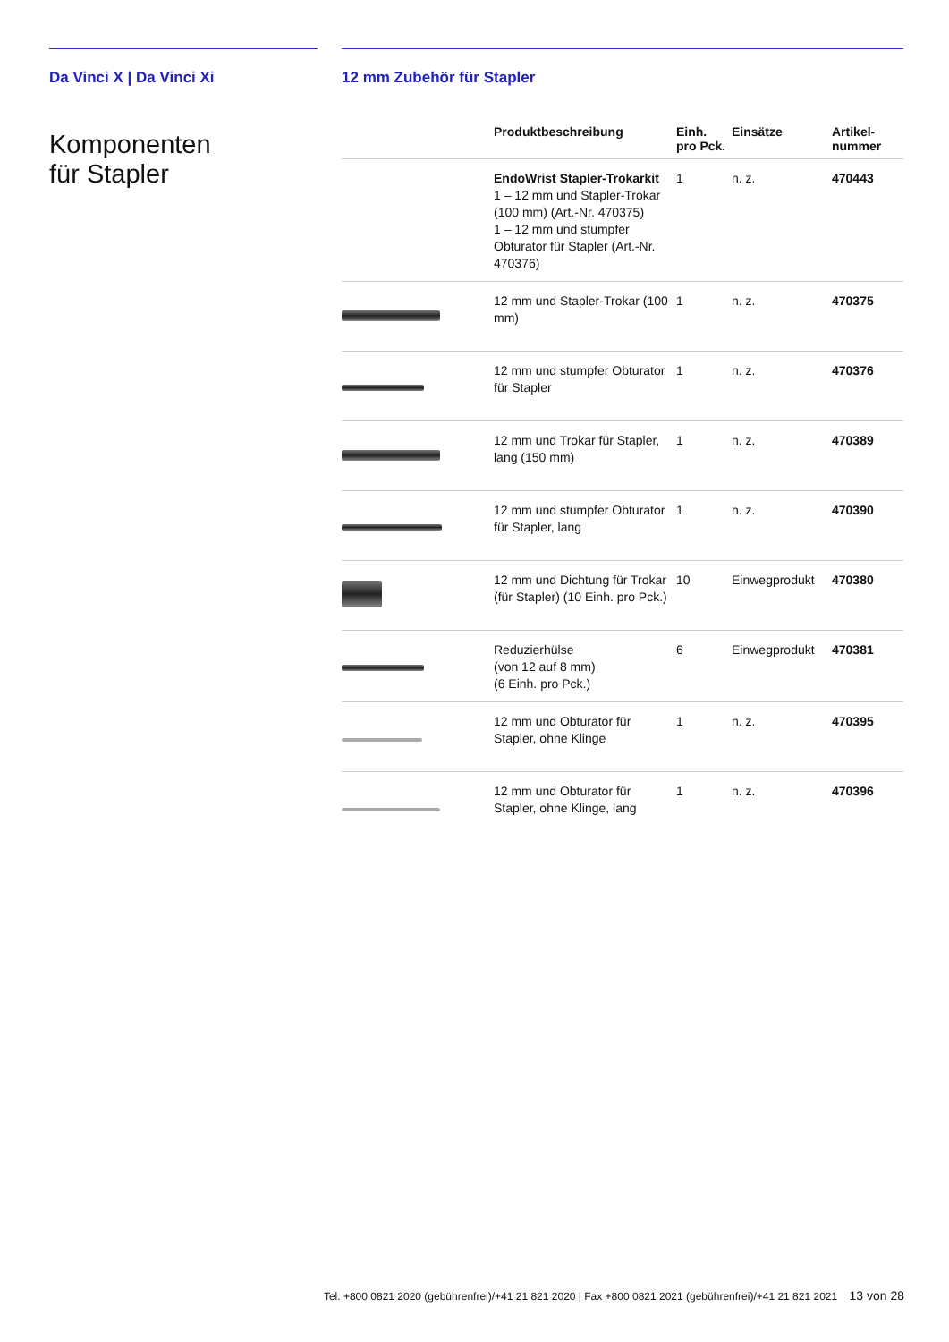Da Vinci X | Da Vinci Xi
Komponenten
für Stapler
12 mm Zubehör für Stapler
| | Produktbeschreibung | Einh. pro Pck. | Einsätze | Artikel- nummer |
| --- | --- | --- | --- | --- |
| | EndoWrist Stapler-Trokarkit 1 – 12 mm und Stapler-Trokar (100 mm) (Art.-Nr. 470375) 1 – 12 mm und stumpfer Obturator für Stapler (Art.-Nr. 470376) | 1 | n. z. | 470443 |
| | 12 mm und Stapler-Trokar (100 mm) | 1 | n. z. | 470375 |
| | 12 mm und stumpfer Obturator für Stapler | 1 | n. z. | 470376 |
| | 12 mm und Trokar für Stapler, lang (150 mm) | 1 | n. z. | 470389 |
| | 12 mm und stumpfer Obturator für Stapler, lang | 1 | n. z. | 470390 |
| | 12 mm und Dichtung für Trokar (für Stapler) (10 Einh. pro Pck.) | 10 | Einwegprodukt | 470380 |
| | Reduzierhülse (von 12 auf 8 mm) (6 Einh. pro Pck.) | 6 | Einwegprodukt | 470381 |
| | 12 mm und Obturator für Stapler, ohne Klinge | 1 | n. z. | 470395 |
| | 12 mm und Obturator für Stapler, ohne Klinge, lang | 1 | n. z. | 470396 |
Tel. +800 0821 2020 (gebührenfrei)/+41 21 821 2020 | Fax +800 0821 2021 (gebührenfrei)/+41 21 821 2021 13 von 28